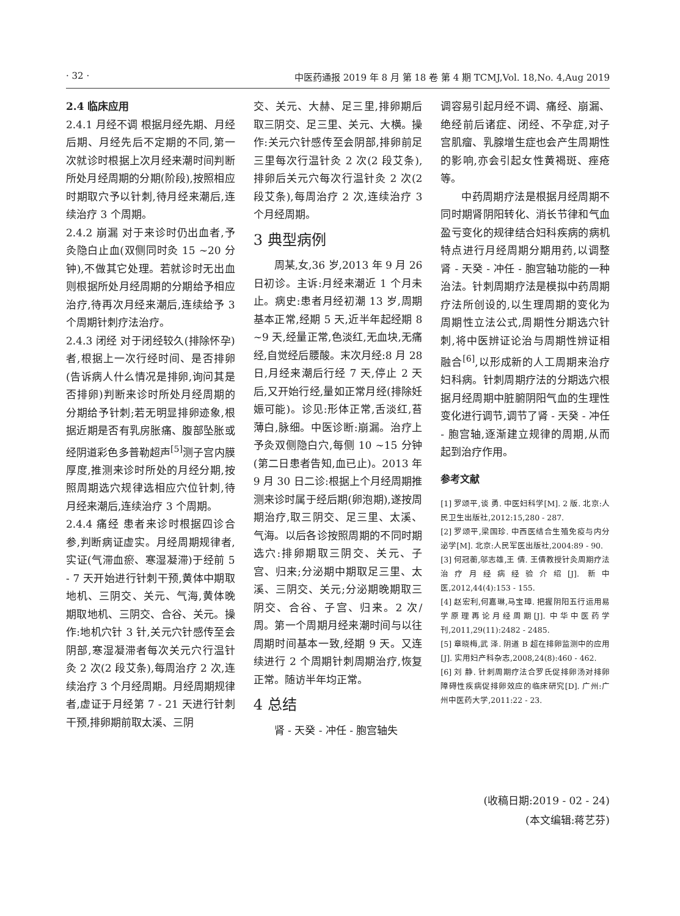· 32 · 中医药通报 2019 年 8 月 第 18 卷 第 4 期 TCMJ,Vol. 18,No. 4,Aug 2019
2.4 临床应用
2.4.1 月经不调 根据月经先期、月经后期、月经先后不定期的不同,第一次就诊时根据上次月经来潮时间判断所处月经周期的分期(阶段),按照相应时期取穴予以针刺,待月经来潮后,连续治疗 3 个周期。
2.4.2 崩漏 对于来诊时仍出血者,予灸隐白止血(双侧同时灸 15 ~20 分钟),不做其它处理。若就诊时无出血则根据所处月经周期的分期给予相应治疗,待再次月经来潮后,连续给予 3 个周期针刺疗法治疗。
2.4.3 闭经 对于闭经较久(排除怀孕)者,根据上一次行经时间、是否排卵(告诉病人什么情况是排卵,询问其是否排卵)判断来诊时所处月经周期的分期给予针刺;若无明显排卵迹象,根据近期是否有乳房胀痛、腹部坠胀或经阴道彩色多普勒超声<sup>[5]</sup>测子宫内膜厚度,推测来诊时所处的月经分期,按照周期选穴规律选相应穴位针刺,待月经来潮后,连续治疗 3 个周期。
2.4.4 痛经 患者来诊时根据四诊合参,判断病证虚实。月经周期规律者,实证(气滞血瘀、寒湿凝滞)于经前 5 - 7 天开始进行针刺干预,黄体中期取地机、三阴交、关元、气海,黄体晚期取地机、三阴交、合谷、关元。操作:地机穴针 3 针,关元穴针感传至会阴部,寒湿凝滞者每次关元穴行温针灸 2 次(2 段艾条),每周治疗 2 次,连续治疗 3 个月经周期。月经周期规律者,虚证于月经第 7 - 21 天进行针刺干预,排卵期前取太溪、三阴
交、关元、大赫、足三里,排卵期后取三阴交、足三里、关元、大横。操作:关元穴针感传至会阴部,排卵前足三里每次行温针灸 2 次(2 段艾条),排卵后关元穴每次行温针灸 2 次(2 段艾条),每周治疗 2 次,连续治疗 3 个月经周期。
3 典型病例
周某,女,36 岁,2013 年 9 月 26 日初诊。主诉:月经来潮近 1 个月未止。病史:患者月经初潮 13 岁,周期基本正常,经期 5 天,近半年起经期 8 ~9 天,经量正常,色淡红,无血块,无痛经,自觉经后腰酸。末次月经:8 月 28 日,月经来潮后行经 7 天,停止 2 天后,又开始行经,量如正常月经(排除妊娠可能)。诊见:形体正常,舌淡红,苔薄白,脉细。中医诊断:崩漏。治疗上予灸双侧隐白穴,每侧 10 ~15 分钟(第二日患者告知,血已止)。2013 年 9 月 30 日二诊:根据上个月经周期推测来诊时属于经后期(卵泡期),遂按周期治疗,取三阴交、足三里、太溪、气海。以后各诊按照周期的不同时期选穴:排卵期取三阴交、关元、子宫、归来;分泌期中期取足三里、太溪、三阴交、关元;分泌期晚期取三阴交、合谷、子宫、归来。2 次/周。第一个周期月经来潮时间与以往周期时间基本一致,经期 9 天。又连续进行 2 个周期针刺周期治疗,恢复正常。随访半年均正常。
4 总结
肾 - 天癸 - 冲任 - 胞宫轴失
调容易引起月经不调、痛经、崩漏、绝经前后诸症、闭经、不孕症,对子宫肌瘤、乳腺增生症也会产生周期性的影响,亦会引起女性黄褐斑、痤疮等。
中药周期疗法是根据月经周期不同时期肾阴阳转化、消长节律和气血盈亏变化的规律结合妇科疾病的病机特点进行月经周期分期用药,以调整肾 - 天癸 - 冲任 - 胞宫轴功能的一种治法。针刺周期疗法是模拟中药周期疗法所创设的,以生理周期的变化为周期性立法公式,周期性分期选穴针刺,将中医辨证论治与周期性辨证相融合<sup>[6]</sup>,以形成新的人工周期来治疗妇科病。针刺周期疗法的分期选穴根据月经周期中脏腑阴阳气血的生理性变化进行调节,调节了肾 - 天癸 - 冲任 - 胞宫轴,逐渐建立规律的周期,从而起到治疗作用。
参考文献
[1] 罗颂平,谈 勇. 中医妇科学[M]. 2 版. 北京:人民卫生出版社,2012:15,280 - 287.
[2] 罗颂平,梁国珍. 中西医结合生殖免疫与内分泌学[M]. 北京:人民军医出版社,2004:89 - 90.
[3] 何冠蘅,邬志雄,王 倩. 王倩教授针灸周期疗法治疗月经病经验介绍[J]. 新中医,2012,44(4):153 - 155.
[4] 赵宏利,何嘉琳,马宝璋. 把握阴阳五行运用易学原理再论月经周期[J]. 中华中医药学刊,2011,29(11):2482 - 2485.
[5] 章晓梅,武 泽. 阴道 B 超在排卵监测中的应用[J]. 实用妇产科杂志,2008,24(8):460 - 462.
[6] 刘 静. 针刺周期疗法合罗氏促排卵汤对排卵障碍性疾病促排卵效应的临床研究[D]. 广州:广州中医药大学,2011:22 - 23.
(收稿日期:2019 - 02 - 24)
(本文编辑:蒋艺芬)